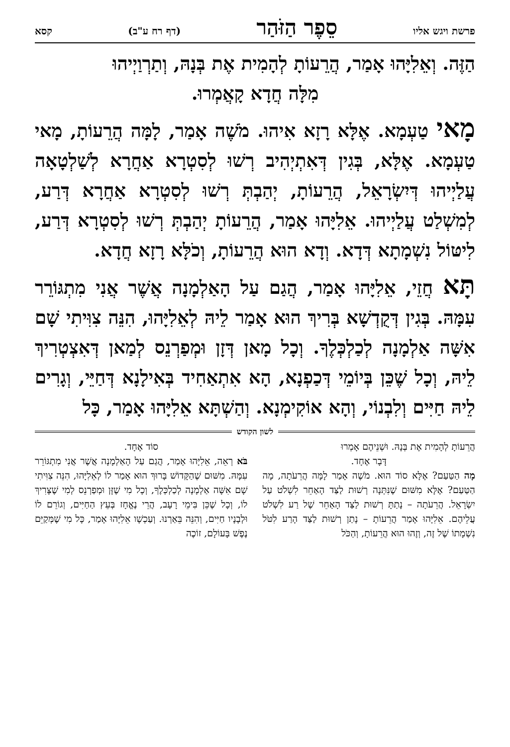פרשת ויגש אליו סֵפֶר הַזֹּהַר (דף רח ע"ב) קסא
הַזֶּה. וְאֵלִיָּהוּ אָמַר, הֲרֵעוֹתָ לְהָמִית אֶת בְּנָהּ, וְתַרְוַיְיהוּ
מִלָּה חֲדָא קָאֲמְרוּ.
מָאי טַעְמָא. אֶלָּא רָזָא אִיהוּ. מֹשֶׁה אָמַר, לָמָּה הֲרֵעוֹתָ, מָאי טַעְמָא. אֶלָּא, בְּגִין דְּאִתְיְהִיב רְשׁוּ לְסִטְרָא אַחֲרָא לְשַׁלְטָאָה עֲלַיְיהוּ דְּיִשְׂרָאֵל, הֲרֵעוֹתָ, יְהַבְתְּ רְשׁוּ לְסִטְרָא אַחֲרָא דְּרַע, לְמִשְׁלַט עֲלַיְיהוּ. אֵלִיָּהוּ אָמַר, הֲרֵעוֹתָ יְהַבְתְּ רְשׁוּ לְסִטְרָא דְּרַע, לִיטּוֹל נִשְׁמָתָא דְּדָא. וְדָא הוּא הֲרֵעוֹתָ, וְכֹלָּא רָזָא חֲדָא.
תָּא חֲזֵי, אֵלִיָּהוּ אָמַר, הֲגַם עַל הָאַלְמָנָה אֲשֶׁר אֲנִי מִתְגּוֹרֵר עִמָּהּ. בְּגִין דְּקֻדְשָׁא בְּרִיךְ הוּא אָמַר לֵיהּ לְאֵלִיָּהוּ, הִנֵּה צִוִּיתִי שָׁם אִשָּׁה אַלְמָנָה לְכַלְכְּלֶךָ. וְכָל מָאן דְּזָן וּמְפַרְנֵס לְמַאן דְּאִצְטְרִיךְ לֵיהּ, וְכָל שֶׁכֵּן בְּיוֹמֵי דְּכַפְנָא, הָא אִתְאַחִיד בְּאִילָנָא דְּחַיֵּי, וְגָרִים לֵיהּ חַיִּים וְלִבְנוֹי, וְהָא אוֹקִימְנָא. וְהַשְׁתָּא אֵלִיָּהוּ אָמַר, כָּל
לשון הקודש
הֲרֵעוֹתָ לְהָמִית אֶת בְּנָהּ. וּשְׁנֵיהֶם אָמְרוּ
דָּבָר אֶחָד.
מָה הַטַּעַם? אֶלָּא סוֹד הוּא. מֹשֶׁה אָמַר לָמָּה הֲרֵעֹתָה, מָה הַטַּעַם? אֶלָּא מִשּׁוּם שֶׁנִּתְּנָה רְשׁוּת לַצַּד הָאַחֵר לִשְׁלֹט עַל יִשְׂרָאֵל. הֲרֵעֹתָה – נָתַתָּ רְשׁוּת לַצַּד הָאַחֵר שֶׁל רַע לִשְׁלֹט עֲלֵיהֶם. אֵלִיָּהוּ אָמַר הֲרֵעוֹתָ – נָתַן רְשׁוּת לַצַּד הָרַע לִטֹּל נִשְׁמָתוֹ שֶׁל זֶה, וְזֶהוּ הוּא הֲרֵעוֹתָ, וְהַכֹּל
סוֹד אֶחָד.
בֹּא רְאֵה, אֵלִיָּהוּ אָמַר, הֲגַם עַל הָאַלְמָנָה אֲשֶׁר אֲנִי מִתְגּוֹרֵר עִמָּהּ. מִשּׁוּם שֶׁהַקָּדוֹשׁ בָּרוּךְ הוּא אָמַר לוֹ לְאֵלִיָּהוּ, הִנֵּה צִוִּיתִי שָׁם אִשָּׁה אַלְמָנָה לְכַלְכְּלֶךָ, וְכָל מִי שֶׁזָּן וּמְפַרְנֵס לְמִי שֶׁצָּרִיךְ לוֹ, וְכָל שֶׁכֵּן בִּימֵי רָעָב, הֲרֵי נֶאֱחָז בְּעֵץ הַחַיִּים, וְגוֹרֵם לוֹ וּלְבָנָיו חַיִּים, וְהִנֵּה בֵּאַרְנוּ. וְעַכְשָׁו אֵלִיָּהוּ אָמַר, כָּל מִי שֶׁמְּקַיֵּם נֶפֶשׁ בָּעוֹלָם, זוֹכֶה